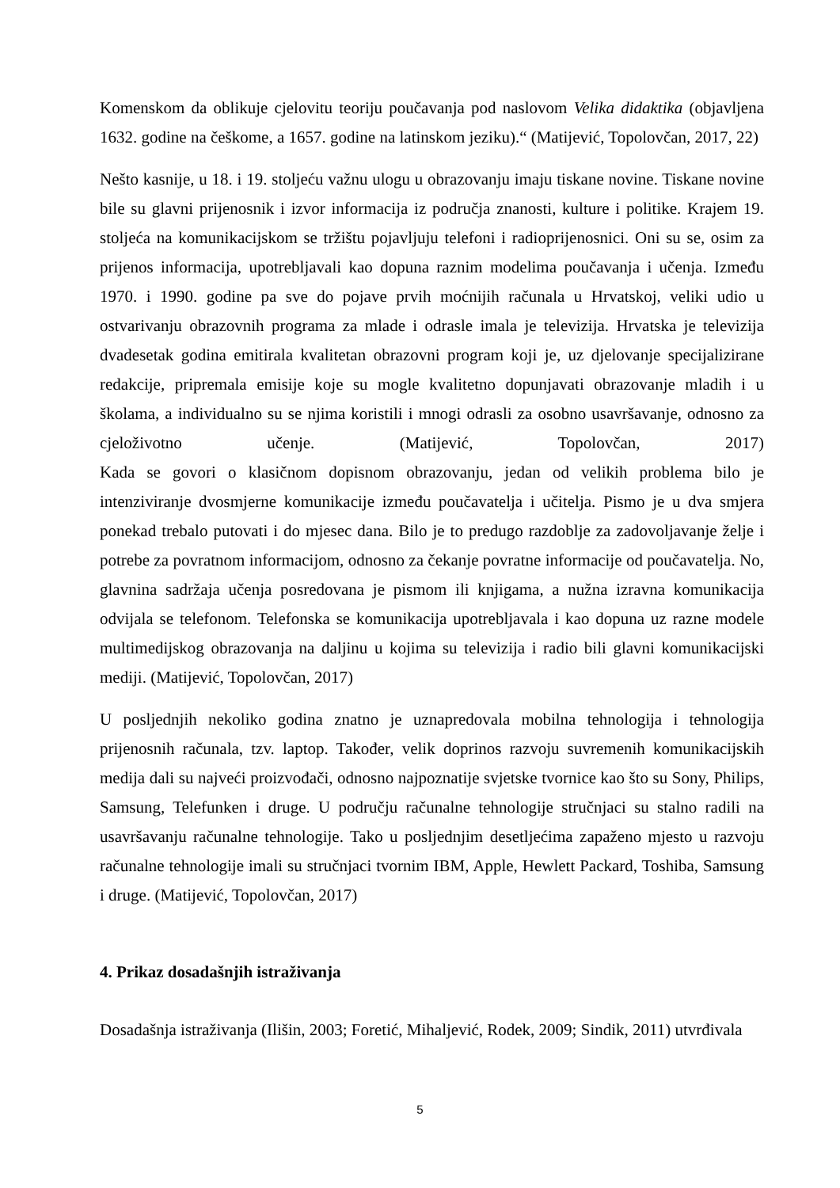Komenskom da oblikuje cjelovitu teoriju poučavanja pod naslovom Velika didaktika (objavljena 1632. godine na češkome, a 1657. godine na latinskom jeziku).“ (Matijević, Topolovčan, 2017, 22)
Nešto kasnije, u 18. i 19. stoljeću važnu ulogu u obrazovanju imaju tiskane novine. Tiskane novine bile su glavni prijenosnik i izvor informacija iz područja znanosti, kulture i politike. Krajem 19. stoljeća na komunikacijskom se tržištu pojavljuju telefoni i radioprijenosnici. Oni su se, osim za prijenos informacija, upotrebljavali kao dopuna raznim modelima poučavanja i učenja. Između 1970. i 1990. godine pa sve do pojave prvih moćnijih računala u Hrvatskoj, veliki udio u ostvarivanju obrazovnih programa za mlade i odrasle imala je televizija. Hrvatska je televizija dvadesetak godina emitirala kvalitetan obrazovni program koji je, uz djelovanje specijalizirane redakcije, pripremala emisije koje su mogle kvalitetno dopunjavati obrazovanje mladih i u školama, a individualno su se njima koristili i mnogi odrasli za osobno usavršavanje, odnosno za cjeloživotno učenje. (Matijević, Topolovčan, 2017)
Kada se govori o klasičnom dopisnom obrazovanju, jedan od velikih problema bilo je intenziviranje dvosmjerne komunikacije između poučavatelja i učitelja. Pismo je u dva smjera ponekad trebalo putovati i do mjesec dana. Bilo je to predugo razdoblje za zadovoljavanje želje i potrebe za povratnom informacijom, odnosno za čekanje povratne informacije od poučavatelja. No, glavnina sadržaja učenja posredovana je pismom ili knjigama, a nužna izravna komunikacija odvijala se telefonom. Telefonska se komunikacija upotrebljavala i kao dopuna uz razne modele multimedijskog obrazovanja na daljinu u kojima su televizija i radio bili glavni komunikacijski mediji. (Matijević, Topolovčan, 2017)
U posljednjih nekoliko godina znatno je uznapredovala mobilna tehnologija i tehnologija prijenosnih računala, tzv. laptop. Također, velik doprinos razvoju suvremenih komunikacijskih medija dali su najveći proizvođači, odnosno najpoznatije svjetske tvornice kao što su Sony, Philips, Samsung, Telefunken i druge. U području računalne tehnologije stručnjaci su stalno radili na usavršavanju računalne tehnologije. Tako u posljednjim desetljećima zapaženo mjesto u razvoju računalne tehnologije imali su stručnjaci tvornim IBM, Apple, Hewlett Packard, Toshiba, Samsung i druge. (Matijević, Topolovčan, 2017)
4. Prikaz dosadašnjih istraživanja
Dosadašnja istraživanja (Ilišin, 2003; Foretić, Mihaljević, Rodek, 2009; Sindik, 2011) utvrđivala
5